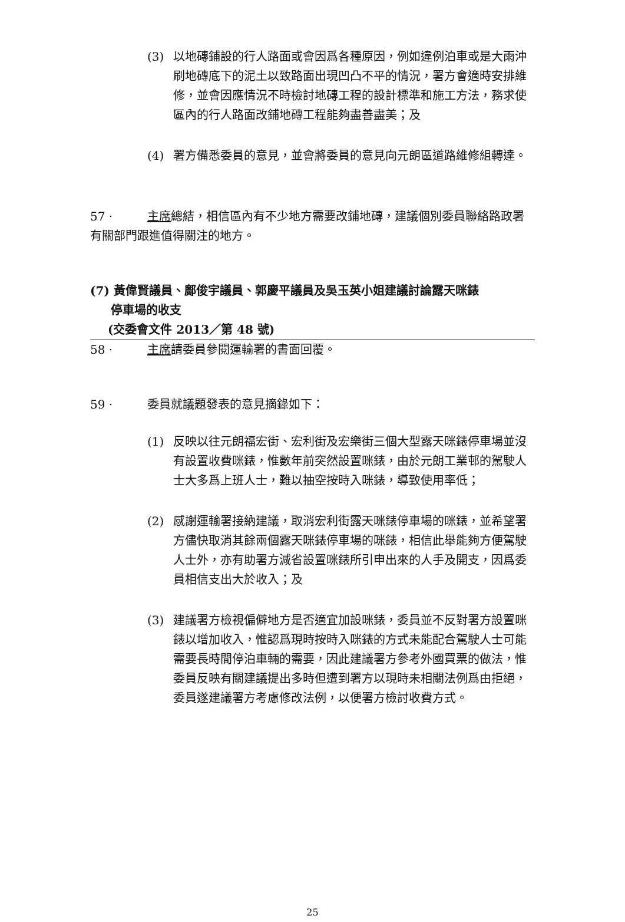(3) 以地磚鋪設的行人路面或會因爲各種原因，例如違例泊車或是大雨沖刷地磚底下的泥土以致路面出現凹凸不平的情況，署方會適時安排維修，並會因應情況不時檢討地磚工程的設計標準和施工方法，務求使區內的行人路面改鋪地磚工程能夠盡善盡美；及
(4) 署方備悉委員的意見，並會將委員的意見向元朗區道路維修組轉達。
57 · 主席總結，相信區內有不少地方需要改鋪地磚，建議個別委員聯絡路政署有關部門跟進值得關注的地方。
(7) 黃偉賢議員、鄺俊宇議員、郭慶平議員及吳玉英小姐建議討論露天咪錶
停車場的收支
(交委會文件 2013／第 48 號)
58 · 主席請委員參閱運輸署的書面回覆。
59 · 委員就議題發表的意見摘錄如下：
(1) 反映以往元朗福宏街、宏利街及宏樂街三個大型露天咪錶停車場並沒有設置收費咪錶，惟數年前突然設置咪錶，由於元朗工業邨的駕駛人士大多爲上班人士，難以抽空按時入咪錶，導致使用率低；
(2) 感謝運輸署接納建議，取消宏利街露天咪錶停車場的咪錶，並希望署方儘快取消其餘兩個露天咪錶停車場的咪錶，相信此舉能夠方便駕駛人士外，亦有助署方減省設置咪錶所引申出來的人手及開支，因爲委員相信支出大於收入；及
(3) 建議署方檢視偏僻地方是否適宜加設咪錶，委員並不反對署方設置咪錶以增加收入，惟認爲現時按時入咪錶的方式未能配合駕駛人士可能需要長時間停泊車輛的需要，因此建議署方參考外國買票的做法，惟委員反映有關建議提出多時但遭到署方以現時未相關法例爲由拒絕，委員遂建議署方考慮修改法例，以便署方檢討收費方式。
25